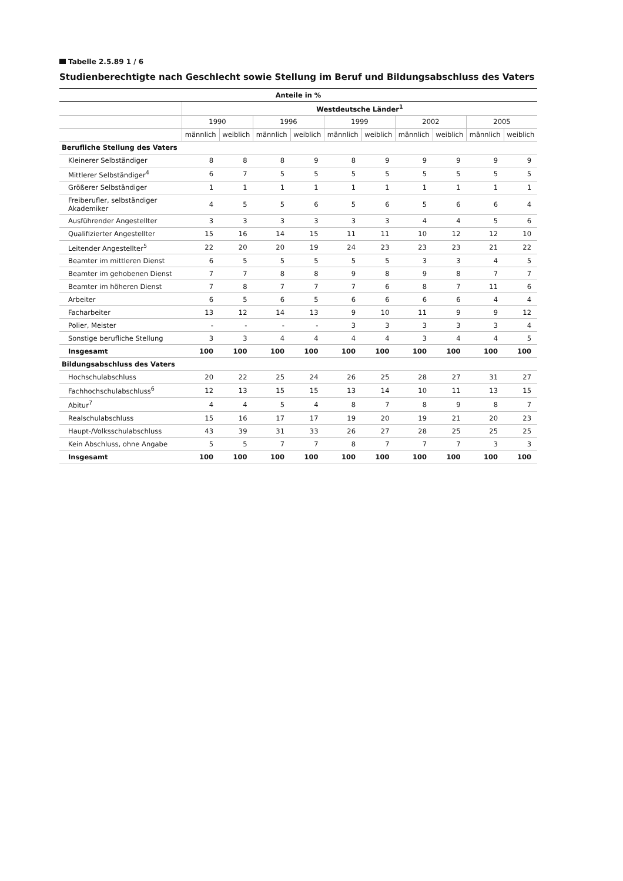Tabelle 2.5.89 1 / 6
Studienberechtigte nach Geschlecht sowie Stellung im Beruf und Bildungsabschluss des Vaters
| Anteile in % | | | | | | | | | | |
| --- | --- | --- | --- | --- | --- | --- | --- | --- | --- | --- |
| | Westdeutsche Länder<sup>1</sup> | | | | | | | | | |
| | 1990 | | 1996 | | 1999 | | 2002 | | 2005 | |
| | männlich | weiblich | männlich | weiblich | männlich | weiblich | männlich | weiblich | männlich | weiblich |
| Berufliche Stellung des Vaters | | | | | | | | | | |
| Kleinerer Selbständiger | 8 | 8 | 8 | 9 | 8 | 9 | 9 | 9 | 9 | 9 |
| Mittlerer Selbständiger<sup>4</sup> | 6 | 7 | 5 | 5 | 5 | 5 | 5 | 5 | 5 | 5 |
| Größerer Selbständiger | 1 | 1 | 1 | 1 | 1 | 1 | 1 | 1 | 1 | 1 |
| Freiberufler, selbständiger Akademiker | 4 | 5 | 5 | 6 | 5 | 6 | 5 | 6 | 6 | 4 |
| Ausführender Angestellter | 3 | 3 | 3 | 3 | 3 | 3 | 4 | 4 | 5 | 6 |
| Qualifizierter Angestellter | 15 | 16 | 14 | 15 | 11 | 11 | 10 | 12 | 12 | 10 |
| Leitender Angestellter<sup>5</sup> | 22 | 20 | 20 | 19 | 24 | 23 | 23 | 23 | 21 | 22 |
| Beamter im mittleren Dienst | 6 | 5 | 5 | 5 | 5 | 5 | 3 | 3 | 4 | 5 |
| Beamter im gehobenen Dienst | 7 | 7 | 8 | 8 | 9 | 8 | 9 | 8 | 7 | 7 |
| Beamter im höheren Dienst | 7 | 8 | 7 | 7 | 7 | 6 | 8 | 7 | 11 | 6 |
| Arbeiter | 6 | 5 | 6 | 5 | 6 | 6 | 6 | 6 | 4 | 4 |
| Facharbeiter | 13 | 12 | 14 | 13 | 9 | 10 | 11 | 9 | 9 | 12 |
| Polier, Meister | - | - | - | - | 3 | 3 | 3 | 3 | 3 | 4 |
| Sonstige berufliche Stellung | 3 | 3 | 4 | 4 | 4 | 4 | 3 | 4 | 4 | 5 |
| Insgesamt | 100 | 100 | 100 | 100 | 100 | 100 | 100 | 100 | 100 | 100 |
| Bildungsabschluss des Vaters | | | | | | | | | | |
| Hochschulabschluss | 20 | 22 | 25 | 24 | 26 | 25 | 28 | 27 | 31 | 27 |
| Fachhochschulabschluss<sup>6</sup> | 12 | 13 | 15 | 15 | 13 | 14 | 10 | 11 | 13 | 15 |
| Abitur<sup>7</sup> | 4 | 4 | 5 | 4 | 8 | 7 | 8 | 9 | 8 | 7 |
| Realschulabschluss | 15 | 16 | 17 | 17 | 19 | 20 | 19 | 21 | 20 | 23 |
| Haupt-/Volksschulabschluss | 43 | 39 | 31 | 33 | 26 | 27 | 28 | 25 | 25 | 25 |
| Kein Abschluss, ohne Angabe | 5 | 5 | 7 | 7 | 8 | 7 | 7 | 7 | 3 | 3 |
| Insgesamt | 100 | 100 | 100 | 100 | 100 | 100 | 100 | 100 | 100 | 100 |